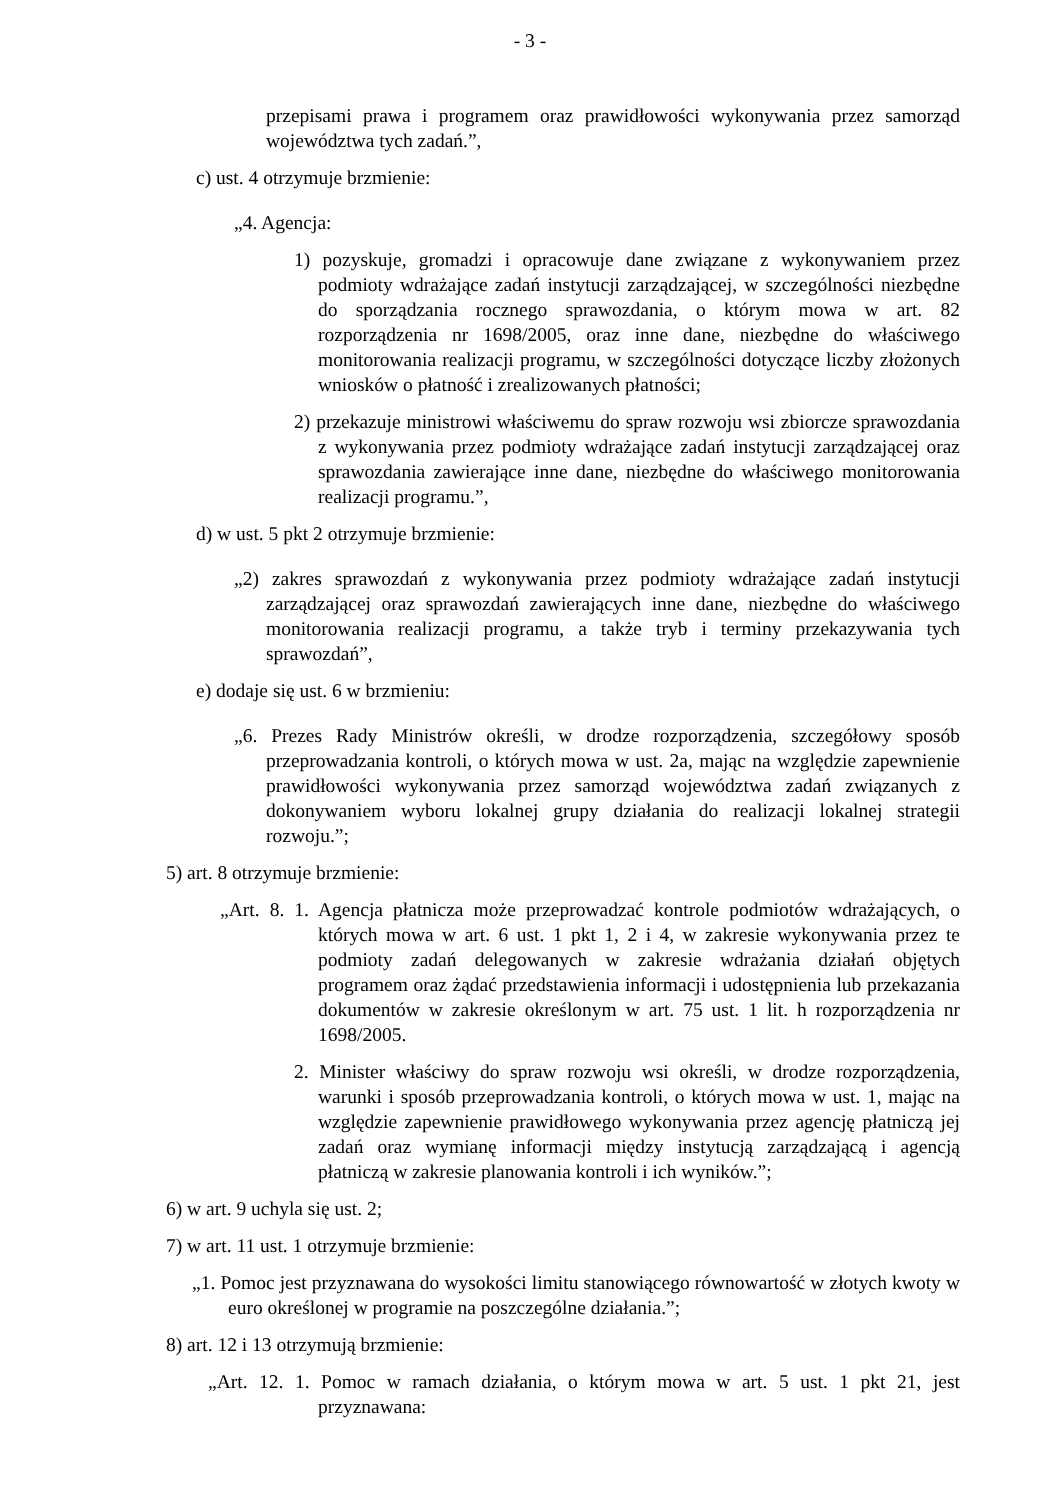- 3 -
przepisami prawa i programem oraz prawidłowości wykonywania przez samorząd województwa tych zadań.”,
c) ust. 4 otrzymuje brzmienie:
„4. Agencja:
1) pozyskuje, gromadzi i opracowuje dane związane z wykonywaniem przez podmioty wdrażające zadań instytucji zarządzającej, w szczególności niezbędne do sporządzania rocznego sprawozdania, o którym mowa w art. 82 rozporządzenia nr 1698/2005, oraz inne dane, niezbędne do właściwego monitorowania realizacji programu, w szczególności dotyczące liczby złożonych wniosków o płatność i zrealizowanych płatności;
2) przekazuje ministrowi właściwemu do spraw rozwoju wsi zbiorcze sprawozdania z wykonywania przez podmioty wdrażające zadań instytucji zarządzającej oraz sprawozdania zawierające inne dane, niezbędne do właściwego monitorowania realizacji programu.”,
d) w ust. 5 pkt 2 otrzymuje brzmienie:
„2) zakres sprawozdań z wykonywania przez podmioty wdrażające zadań instytucji zarządzającej oraz sprawozdań zawierających inne dane, niezbędne do właściwego monitorowania realizacji programu, a także tryb i terminy przekazywania tych sprawozdań”,
e) dodaje się ust. 6 w brzmieniu:
„6. Prezes Rady Ministrów określi, w drodze rozporządzenia, szczegółowy sposób przeprowadzania kontroli, o których mowa w ust. 2a, mając na względzie zapewnienie prawidłowości wykonywania przez samorząd województwa zadań związanych z dokonywaniem wyboru lokalnej grupy działania do realizacji lokalnej strategii rozwoju.”;
5) art. 8 otrzymuje brzmienie:
„Art. 8. 1. Agencja płatnicza może przeprowadzać kontrole podmiotów wdrażających, o których mowa w art. 6 ust. 1 pkt 1, 2 i 4, w zakresie wykonywania przez te podmioty zadań delegowanych w zakresie wdrażania działań objętych programem oraz żądać przedstawienia informacji i udostępnienia lub przekazania dokumentów w zakresie określonym w art. 75 ust. 1 lit. h rozporządzenia nr 1698/2005.
2. Minister właściwy do spraw rozwoju wsi określi, w drodze rozporządzenia, warunki i sposób przeprowadzania kontroli, o których mowa w ust. 1, mając na względzie zapewnienie prawidłowego wykonywania przez agencję płatniczą jej zadań oraz wymianę informacji między instytucją zarządzającą i agencją płatniczą w zakresie planowania kontroli i ich wyników.”;
6) w art. 9 uchyla się ust. 2;
7) w art. 11 ust. 1 otrzymuje brzmienie:
„1. Pomoc jest przyznawana do wysokości limitu stanowiącego równowartość w złotych kwoty w euro określonej w programie na poszczególne działania.”;
8) art. 12 i 13 otrzymują brzmienie:
„Art. 12. 1. Pomoc w ramach działania, o którym mowa w art. 5 ust. 1 pkt 21, jest przyznawana: